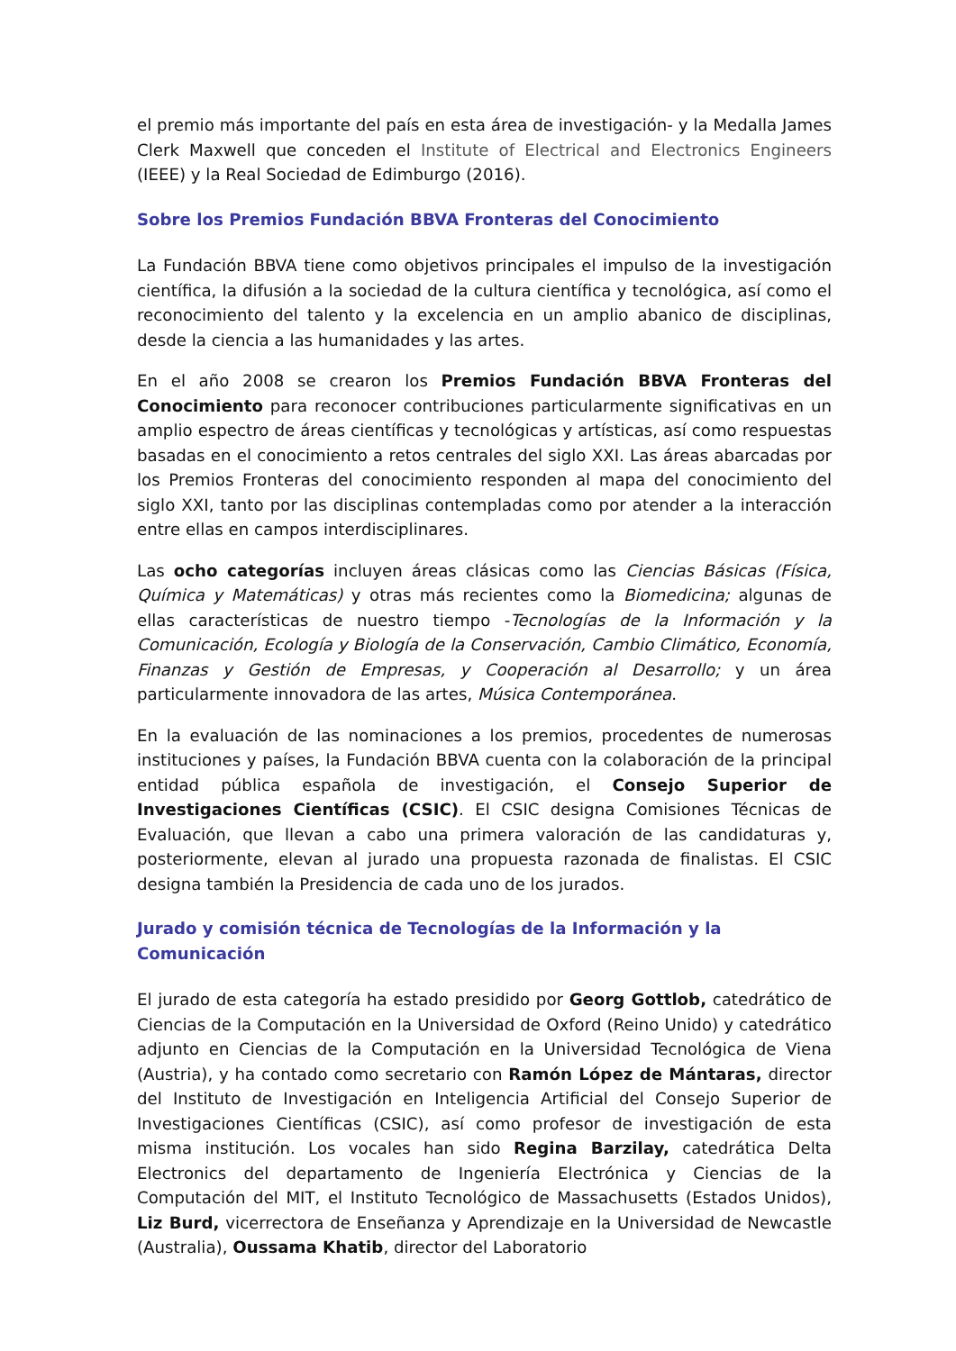el premio más importante del país en esta área de investigación- y la Medalla James Clerk Maxwell que conceden el Institute of Electrical and Electronics Engineers (IEEE) y la Real Sociedad de Edimburgo (2016).
Sobre los Premios Fundación BBVA Fronteras del Conocimiento
La Fundación BBVA tiene como objetivos principales el impulso de la investigación científica, la difusión a la sociedad de la cultura científica y tecnológica, así como el reconocimiento del talento y la excelencia en un amplio abanico de disciplinas, desde la ciencia a las humanidades y las artes.
En el año 2008 se crearon los Premios Fundación BBVA Fronteras del Conocimiento para reconocer contribuciones particularmente significativas en un amplio espectro de áreas científicas y tecnológicas y artísticas, así como respuestas basadas en el conocimiento a retos centrales del siglo XXI. Las áreas abarcadas por los Premios Fronteras del conocimiento responden al mapa del conocimiento del siglo XXI, tanto por las disciplinas contempladas como por atender a la interacción entre ellas en campos interdisciplinares.
Las ocho categorías incluyen áreas clásicas como las Ciencias Básicas (Física, Química y Matemáticas) y otras más recientes como la Biomedicina; algunas de ellas características de nuestro tiempo -Tecnologías de la Información y la Comunicación, Ecología y Biología de la Conservación, Cambio Climático, Economía, Finanzas y Gestión de Empresas, y Cooperación al Desarrollo; y un área particularmente innovadora de las artes, Música Contemporánea.
En la evaluación de las nominaciones a los premios, procedentes de numerosas instituciones y países, la Fundación BBVA cuenta con la colaboración de la principal entidad pública española de investigación, el Consejo Superior de Investigaciones Científicas (CSIC). El CSIC designa Comisiones Técnicas de Evaluación, que llevan a cabo una primera valoración de las candidaturas y, posteriormente, elevan al jurado una propuesta razonada de finalistas. El CSIC designa también la Presidencia de cada uno de los jurados.
Jurado y comisión técnica de Tecnologías de la Información y la Comunicación
El jurado de esta categoría ha estado presidido por Georg Gottlob, catedrático de Ciencias de la Computación en la Universidad de Oxford (Reino Unido) y catedrático adjunto en Ciencias de la Computación en la Universidad Tecnológica de Viena (Austria), y ha contado como secretario con Ramón López de Mántaras, director del Instituto de Investigación en Inteligencia Artificial del Consejo Superior de Investigaciones Científicas (CSIC), así como profesor de investigación de esta misma institución. Los vocales han sido Regina Barzilay, catedrática Delta Electronics del departamento de Ingeniería Electrónica y Ciencias de la Computación del MIT, el Instituto Tecnológico de Massachusetts (Estados Unidos), Liz Burd, vicerrectora de Enseñanza y Aprendizaje en la Universidad de Newcastle (Australia), Oussama Khatib, director del Laboratorio